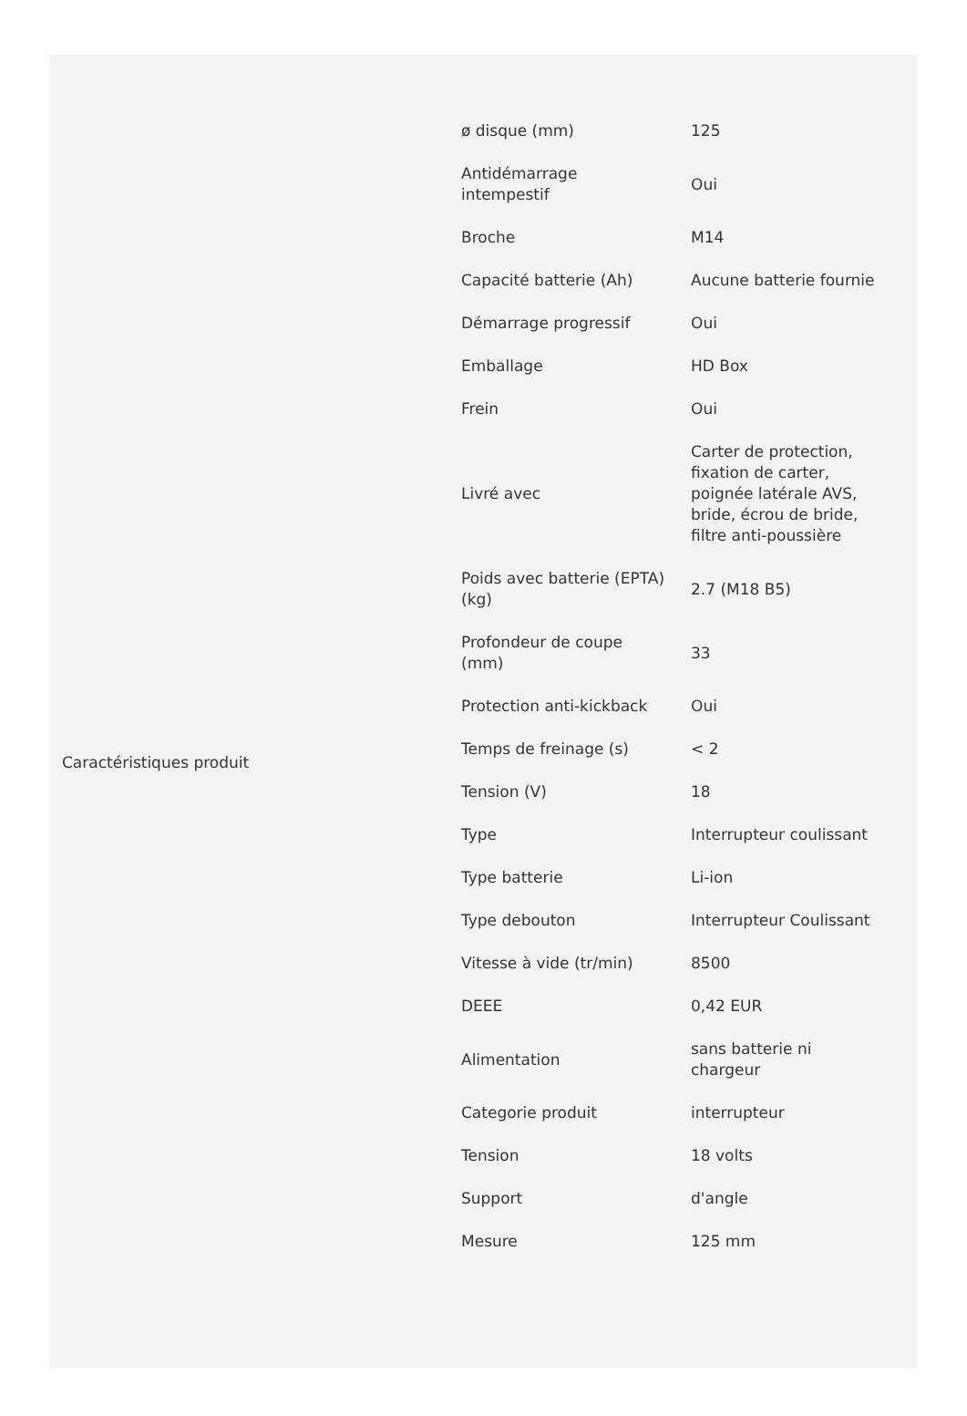| Caractéristiques produit | ø disque (mm) | 125 |
| | Antidémarrage intempestif | Oui |
| | Broche | M14 |
| | Capacité batterie (Ah) | Aucune batterie fournie |
| | Démarrage progressif | Oui |
| | Emballage | HD Box |
| | Frein | Oui |
| | Livré avec | Carter de protection, fixation de carter, poignée latérale AVS, bride, écrou de bride, filtre anti-poussière |
| | Poids avec batterie (EPTA) (kg) | 2.7 (M18 B5) |
| | Profondeur de coupe (mm) | 33 |
| | Protection anti-kickback | Oui |
| | Temps de freinage (s) | < 2 |
| | Tension (V) | 18 |
| | Type | Interrupteur coulissant |
| | Type batterie | Li-ion |
| | Type debouton | Interrupteur Coulissant |
| | Vitesse à vide (tr/min) | 8500 |
| | DEEE | 0,42 EUR |
| | Alimentation | sans batterie ni chargeur |
| | Categorie produit | interrupteur |
| | Tension | 18 volts |
| | Support | d'angle |
| | Mesure | 125 mm |